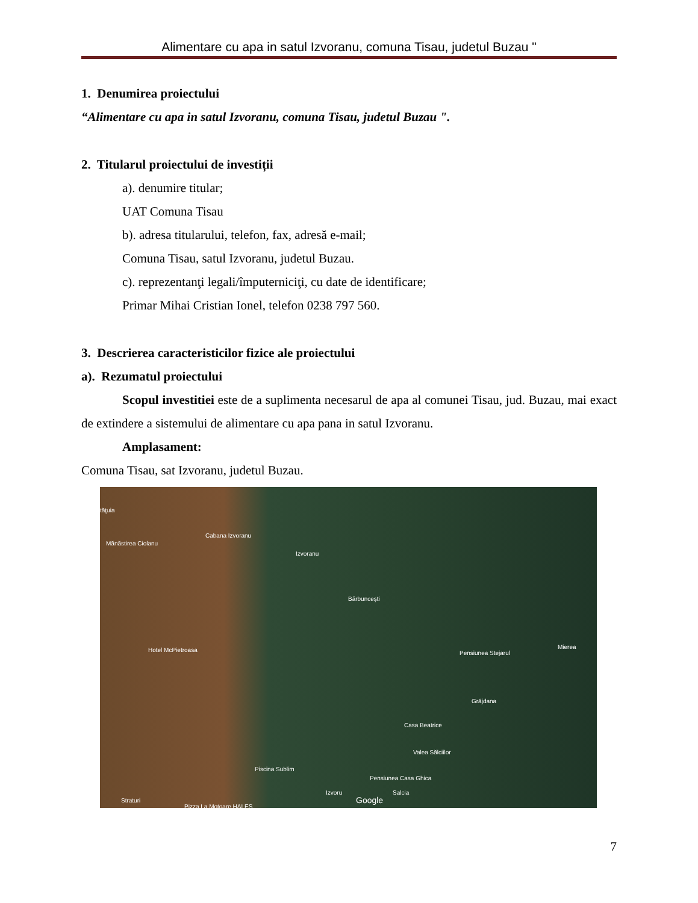Alimentare cu apa in satul Izvoranu, comuna Tisau, judetul Buzau "
1. Denumirea proiectului
“Alimentare cu apa in satul Izvoranu, comuna Tisau, judetul Buzau ".
2. Titularul proiectului de investiții
a). denumire titular;
UAT Comuna Tisau
b). adresa titularului, telefon, fax, adresă e-mail;
Comuna Tisau, satul Izvoranu, judetul Buzau.
c). reprezentanţi legali/împuterniciţi, cu date de identificare;
Primar Mihai Cristian Ionel, telefon 0238 797 560.
3. Descrierea caracteristicilor fizice ale proiectului
a). Rezumatul proiectului
Scopul investitiei este de a suplimenta necesarul de apa al comunei Tisau, jud. Buzau, mai exact de extindere a sistemului de alimentare cu apa pana in satul Izvoranu.
Amplasament:
Comuna Tisau, sat Izvoranu, judetul Buzau.
tăţuia
Mănăstirea Ciolanu
Cabana Izvoranu
Izvoranu
Bărbuncești
Hotel McPietroasa Pensiunea Stejarul
Mierea
Grăjdana
Casa Beatrice
Valea Sălciilor
Piscina Sublim
Pensiunea Casa Ghica
Izvoru Salcia
Google Straturi
Pizza La Motoare HALES
7